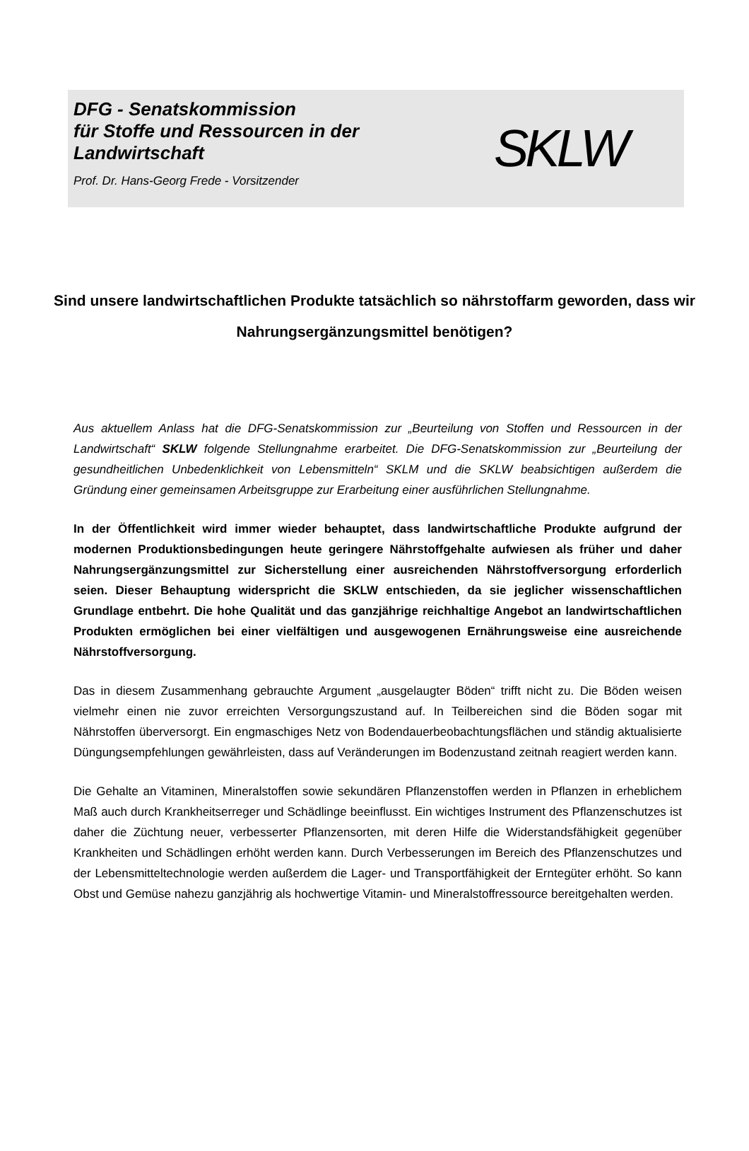DFG - Senatskommission
für Stoffe und Ressourcen in der Landwirtschaft
Prof. Dr. Hans-Georg Frede - Vorsitzender
SKLW
Sind unsere landwirtschaftlichen Produkte tatsächlich so nährstoffarm geworden, dass wir Nahrungsergänzungsmittel benötigen?
Aus aktuellem Anlass hat die DFG-Senatskommission zur „Beurteilung von Stoffen und Ressourcen in der Landwirtschaft“ SKLW folgende Stellungnahme erarbeitet. Die DFG-Senatskommission zur „Beurteilung der gesundheitlichen Unbedenklichkeit von Lebensmitteln“ SKLM und die SKLW beabsichtigen außerdem die Gründung einer gemeinsamen Arbeitsgruppe zur Erarbeitung einer ausführlichen Stellungnahme.
In der Öffentlichkeit wird immer wieder behauptet, dass landwirtschaftliche Produkte aufgrund der modernen Produktionsbedingungen heute geringere Nährstoffgehalte aufwiesen als früher und daher Nahrungsergänzungsmittel zur Sicherstellung einer ausreichenden Nährstoffversorgung erforderlich seien. Dieser Behauptung widerspricht die SKLW entschieden, da sie jeglicher wissenschaftlichen Grundlage entbehrt. Die hohe Qualität und das ganzjährige reichhaltige Angebot an landwirtschaftlichen Produkten ermöglichen bei einer vielfältigen und ausgewogenen Ernährungsweise eine ausreichende Nährstoffversorgung.
Das in diesem Zusammenhang gebrauchte Argument „ausgelaugter Böden“ trifft nicht zu. Die Böden weisen vielmehr einen nie zuvor erreichten Versorgungszustand auf. In Teilbereichen sind die Böden sogar mit Nährstoffen überversorgt. Ein engmaschiges Netz von Bodendauerbeobachtungsflächen und ständig aktualisierte Düngungsempfehlungen gewährleisten, dass auf Veränderungen im Bodenzustand zeitnah reagiert werden kann.
Die Gehalte an Vitaminen, Mineralstoffen sowie sekundären Pflanzenstoffen werden in Pflanzen in erheblichem Maß auch durch Krankheitserreger und Schädlinge beeinflusst. Ein wichtiges Instrument des Pflanzenschutzes ist daher die Züchtung neuer, verbesserter Pflanzensorten, mit deren Hilfe die Widerstandsfähigkeit gegenüber Krankheiten und Schädlingen erhöht werden kann. Durch Verbesserungen im Bereich des Pflanzenschutzes und der Lebensmitteltechnologie werden außerdem die Lager- und Transportfähigkeit der Erntegüter erhöht. So kann Obst und Gemüse nahezu ganzjährig als hochwertige Vitamin- und Mineralstoffressource bereitgehalten werden.